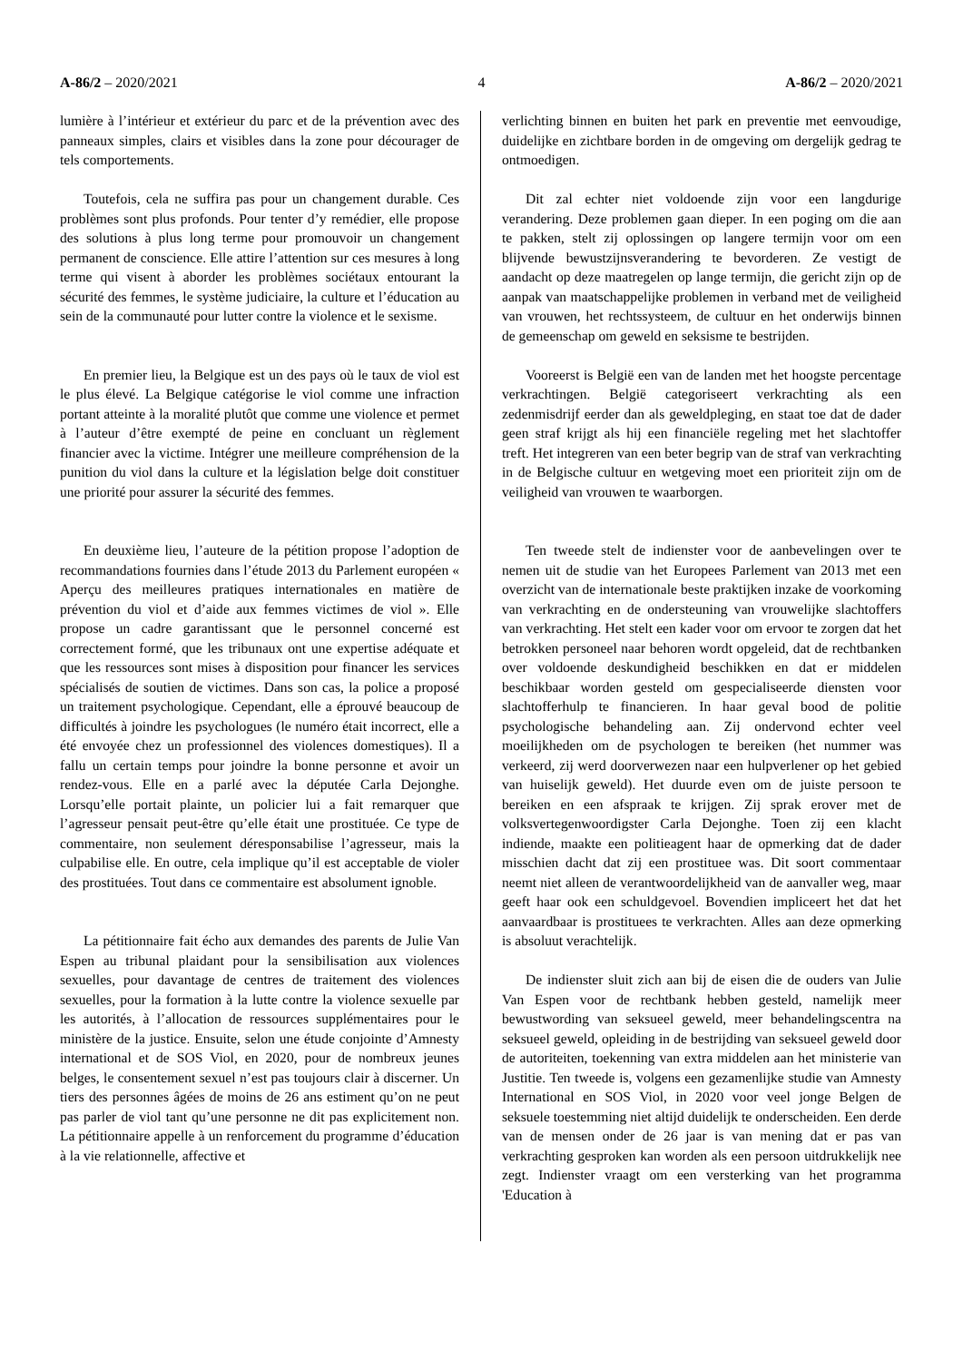A-86/2 – 2020/2021 4 A-86/2 – 2020/2021
lumière à l’intérieur et extérieur du parc et de la prévention avec des panneaux simples, clairs et visibles dans la zone pour décourager de tels comportements.
Toutefois, cela ne suffira pas pour un changement durable. Ces problèmes sont plus profonds. Pour tenter d’y remédier, elle propose des solutions à plus long terme pour promouvoir un changement permanent de conscience. Elle attire l’attention sur ces mesures à long terme qui visent à aborder les problèmes sociétaux entourant la sécurité des femmes, le système judiciaire, la culture et l’éducation au sein de la communauté pour lutter contre la violence et le sexisme.
En premier lieu, la Belgique est un des pays où le taux de viol est le plus élevé. La Belgique catégorise le viol comme une infraction portant atteinte à la moralité plutôt que comme une violence et permet à l’auteur d’être exempté de peine en concluant un règlement financier avec la victime. Intégrer une meilleure compréhension de la punition du viol dans la culture et la législation belge doit constituer une priorité pour assurer la sécurité des femmes.
En deuxième lieu, l’auteure de la pétition propose l’adoption de recommandations fournies dans l’étude 2013 du Parlement européen « Aperçu des meilleures pratiques internationales en matière de prévention du viol et d’aide aux femmes victimes de viol ». Elle propose un cadre garantissant que le personnel concerné est correctement formé, que les tribunaux ont une expertise adéquate et que les ressources sont mises à disposition pour financer les services spécialisés de soutien de victimes. Dans son cas, la police a proposé un traitement psychologique. Cependant, elle a éprouvé beaucoup de difficultés à joindre les psychologues (le numéro était incorrect, elle a été envoyée chez un professionnel des violences domestiques). Il a fallu un certain temps pour joindre la bonne personne et avoir un rendez-vous. Elle en a parlé avec la députée Carla Dejonghe. Lorsqu’elle portait plainte, un policier lui a fait remarquer que l’agresseur pensait peut-être qu’elle était une prostituée. Ce type de commentaire, non seulement déresponsabilise l’agresseur, mais la culpabilise elle. En outre, cela implique qu’il est acceptable de violer des prostituées. Tout dans ce commentaire est absolument ignoble.
La pétitionnaire fait écho aux demandes des parents de Julie Van Espen au tribunal plaidant pour la sensibilisation aux violences sexuelles, pour davantage de centres de traitement des violences sexuelles, pour la formation à la lutte contre la violence sexuelle par les autorités, à l’allocation de ressources supplémentaires pour le ministère de la justice. Ensuite, selon une étude conjointe d’Amnesty international et de SOS Viol, en 2020, pour de nombreux jeunes belges, le consentement sexuel n’est pas toujours clair à discerner. Un tiers des personnes âgées de moins de 26 ans estiment qu’on ne peut pas parler de viol tant qu’une personne ne dit pas explicitement non. La pétitionnaire appelle à un renforcement du programme d’éducation à la vie relationnelle, affective et
verlichting binnen en buiten het park en preventie met eenvoudige, duidelijke en zichtbare borden in de omgeving om dergelijk gedrag te ontmoedigen.
Dit zal echter niet voldoende zijn voor een langdurige verandering. Deze problemen gaan dieper. In een poging om die aan te pakken, stelt zij oplossingen op langere termijn voor om een blijvende bewustzijnsverandering te bevorderen. Ze vestigt de aandacht op deze maatregelen op lange termijn, die gericht zijn op de aanpak van maatschappelijke problemen in verband met de veiligheid van vrouwen, het rechtssysteem, de cultuur en het onderwijs binnen de gemeenschap om geweld en seksisme te bestrijden.
Vooreerst is België een van de landen met het hoogste percentage verkrachtingen. België categoriseert verkrachting als een zedenmisdrijf eerder dan als geweldpleging, en staat toe dat de dader geen straf krijgt als hij een financiële regeling met het slachtoffer treft. Het integreren van een beter begrip van de straf van verkrachting in de Belgische cultuur en wetgeving moet een prioriteit zijn om de veiligheid van vrouwen te waarborgen.
Ten tweede stelt de indienster voor de aanbevelingen over te nemen uit de studie van het Europees Parlement van 2013 met een overzicht van de internationale beste praktijken inzake de voorkoming van verkrachting en de ondersteuning van vrouwelijke slachtoffers van verkrachting. Het stelt een kader voor om ervoor te zorgen dat het betrokken personeel naar behoren wordt opgeleid, dat de rechtbanken over voldoende deskundigheid beschikken en dat er middelen beschikbaar worden gesteld om gespecialiseerde diensten voor slachtofferhulp te financieren. In haar geval bood de politie psychologische behandeling aan. Zij ondervond echter veel moeilijkheden om de psychologen te bereiken (het nummer was verkeerd, zij werd doorverwezen naar een hulpverlener op het gebied van huiselijk geweld). Het duurde even om de juiste persoon te bereiken en een afspraak te krijgen. Zij sprak erover met de volksvertegenwoordigster Carla Dejonghe. Toen zij een klacht indiende, maakte een politieagent haar de opmerking dat de dader misschien dacht dat zij een prostituee was. Dit soort commentaar neemt niet alleen de verantwoordelijkheid van de aanvaller weg, maar geeft haar ook een schuldgevoel. Bovendien impliceert het dat het aanvaardbaar is prostituees te verkrachten. Alles aan deze opmerking is absoluut verachtelijk.
De indienster sluit zich aan bij de eisen die de ouders van Julie Van Espen voor de rechtbank hebben gesteld, namelijk meer bewustwording van seksueel geweld, meer behandelingscentra na seksueel geweld, opleiding in de bestrijding van seksueel geweld door de autoriteiten, toekenning van extra middelen aan het ministerie van Justitie. Ten tweede is, volgens een gezamenlijke studie van Amnesty International en SOS Viol, in 2020 voor veel jonge Belgen de seksuele toestemming niet altijd duidelijk te onderscheiden. Een derde van de mensen onder de 26 jaar is van mening dat er pas van verkrachting gesproken kan worden als een persoon uitdrukkelijk nee zegt. Indienster vraagt om een versterking van het programma 'Education à